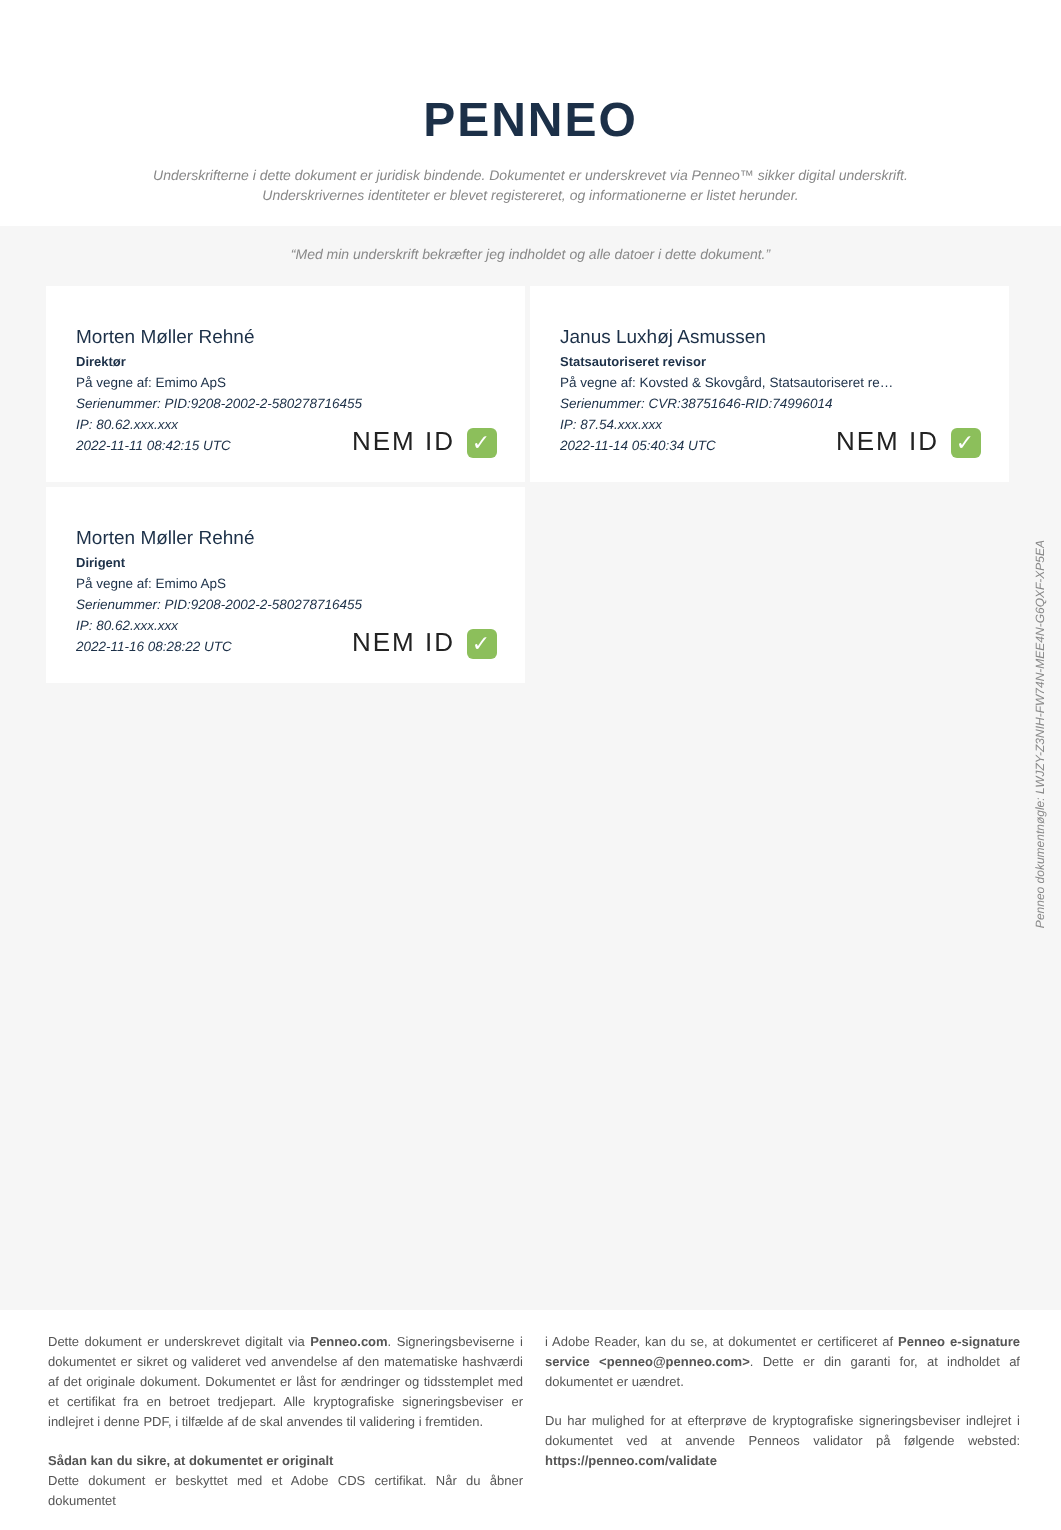PENNEO
Underskrifterne i dette dokument er juridisk bindende. Dokumentet er underskrevet via Penneo™ sikker digital underskrift.
Underskrivernes identiteter er blevet registereret, og informationerne er listet herunder.
“Med min underskrift bekræfter jeg indholdet og alle datoer i dette dokument.”
Morten Møller Rehné
Direktør
På vegne af: Emimo ApS
Serienummer: PID:9208-2002-2-580278716455
IP: 80.62.xxx.xxx
2022-11-11 08:42:15 UTC
NEM ID ✓
Janus Luxhøj Asmussen
Statsautoriseret revisor
På vegne af: Kovsted & Skovgård, Statsautoriseret re…
Serienummer: CVR:38751646-RID:74996014
IP: 87.54.xxx.xxx
2022-11-14 05:40:34 UTC
NEM ID ✓
Morten Møller Rehné
Dirigent
På vegne af: Emimo ApS
Serienummer: PID:9208-2002-2-580278716455
IP: 80.62.xxx.xxx
2022-11-16 08:28:22 UTC
NEM ID ✓
Penneo dokumentnøgle: LWJZY-Z3NIH-FW74N-MEE4N-G6QXF-XP5EA
Dette dokument er underskrevet digitalt via Penneo.com. Signeringsbeviserne i dokumentet er sikret og valideret ved anvendelse af den matematiske hashværdi af det originale dokument. Dokumentet er låst for ændringer og tidsstemplet med et certifikat fra en betroet tredjepart. Alle kryptografiske signeringsbeviser er indlejret i denne PDF, i tilfælde af de skal anvendes til validering i fremtiden.
Sådan kan du sikre, at dokumentet er originalt
Dette dokument er beskyttet med et Adobe CDS certifikat. Når du åbner dokumentet
i Adobe Reader, kan du se, at dokumentet er certificeret af Penneo e-signature service <penneo@penneo.com>. Dette er din garanti for, at indholdet af dokumentet er uændret.
Du har mulighed for at efterprøve de kryptografiske signeringsbeviser indlejret i dokumentet ved at anvende Penneos validator på følgende websted: https://penneo.com/validate